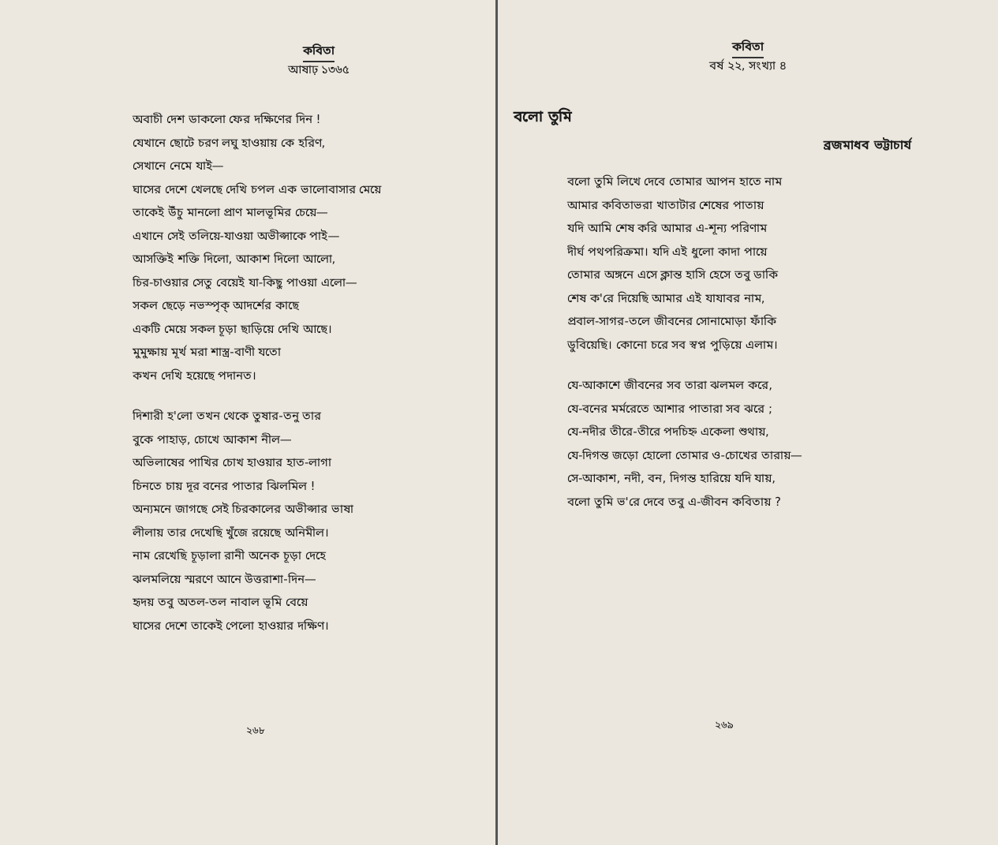কবিতা
আষাঢ় ১৩৬৫
অবাচী দেশ ডাকলো ফের দক্ষিণের দিন !
যেখানে ছোটে চরণ লঘু হাওয়ায় কে হরিণ,
সেখানে নেমে যাই—
ঘাসের দেশে খেলছে দেখি চপল এক ভালোবাসার মেয়ে
তাকেই উঁচু মানলো প্রাণ মালভূমির চেয়ে—
এখানে সেই তলিয়ে-যাওয়া অভীপ্সাকে পাই—
আসক্তিই শক্তি দিলো, আকাশ দিলো আলো,
চির-চাওয়ার সেতু বেয়েই যা-কিছু পাওয়া এলো—
সকল ছেড়ে নভস্পৃক্‌ আদর্শের কাছে
একটি মেয়ে সকল চূড়া ছাড়িয়ে দেখি আছে।
মুমুক্ষায় মূর্খ মরা শাস্ত্র-বাণী যতো
কখন দেখি হয়েছে পদানত।
দিশারী হ'লো তখন থেকে তুষার-তনু তার
বুকে পাহাড়, চোখে আকাশ নীল—
অভিলাষের পাখির চোখ হাওয়ার হাত-লাগা
চিনতে চায় দূর বনের পাতার ঝিলমিল !
অন্যমনে জাগছে সেই চিরকালের অভীপ্সার ভাষা
লীলায় তার দেখেছি খুঁজে রয়েছে অনিমীল।
নাম রেখেছি চূড়ালা রানী অনেক চূড়া দেহে
ঝলমলিয়ে স্মরণে আনে উত্তরাশা-দিন—
হৃদয় তবু অতল-তল নাবাল ভূমি বেয়ে
ঘাসের দেশে তাকেই পেলো হাওয়ার দক্ষিণ।
২৬৮
কবিতা
বর্ষ ২২, সংখ্যা ৪
বলো তুমি
ব্রজমাধব ভট্টাচার্য
বলো তুমি লিখে দেবে তোমার আপন হাতে নাম
আমার কবিতাভরা খাতাটার শেষের পাতায়
যদি আমি শেষ করি আমার এ-শূন্য পরিণাম
দীর্ঘ পথপরিক্রমা। যদি এই ধুলো কাদা পায়ে
তোমার অঙ্গনে এসে ক্লান্ত হাসি হেসে তবু ডাকি
শেষ ক'রে দিয়েছি আমার এই যাযাবর নাম,
প্রবাল-সাগর-তলে জীবনের সোনামোড়া ফাঁকি
ডুবিয়েছি। কোনো চরে সব স্বপ্ন পুড়িয়ে এলাম।
যে-আকাশে জীবনের সব তারা ঝলমল করে,
যে-বনের মর্মরেতে আশার পাতারা সব ঝরে ;
যে-নদীর তীরে-তীরে পদচিহ্ন একেলা শুথায়,
যে-দিগন্ত জড়ো হোলো তোমার ও-চোখের তারায়—
সে-আকাশ, নদী, বন, দিগন্ত হারিয়ে যদি যায়,
বলো তুমি ভ'রে দেবে তবু এ-জীবন কবিতায় ?
২৬৯